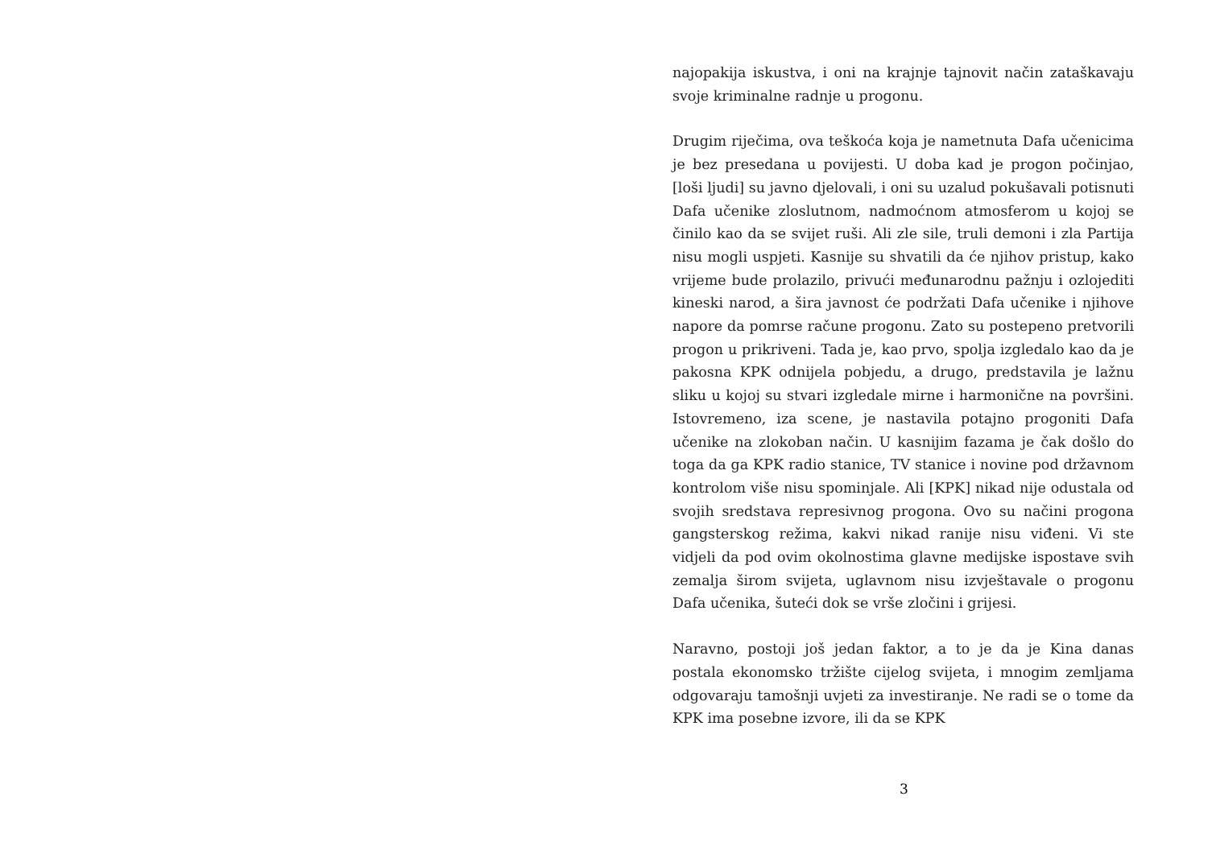najopakija iskustva, i oni na krajnje tajnovit način zataškavaju svoje kriminalne radnje u progonu.
Drugim riječima, ova teškoća koja je nametnuta Dafa učenicima je bez presedana u povijesti. U doba kad je progon počinjao, [loši ljudi] su javno djelovali, i oni su uzalud pokušavali potisnuti Dafa učenike zloslutnom, nadmoćnom atmosferom u kojoj se činilo kao da se svijet ruši. Ali zle sile, truli demoni i zla Partija nisu mogli uspjeti. Kasnije su shvatili da će njihov pristup, kako vrijeme bude prolazilo, privući međunarodnu pažnju i ozlojediti kineski narod, a šira javnost će podržati Dafa učenike i njihove napore da pomrse račune progonu. Zato su postepeno pretvorili progon u prikriveni. Tada je, kao prvo, spolja izgledalo kao da je pakosna KPK odnijela pobjedu, a drugo, predstavila je lažnu sliku u kojoj su stvari izgledale mirne i harmonične na površini. Istovremeno, iza scene, je nastavila potajno progoniti Dafa učenike na zlokoban način. U kasnijim fazama je čak došlo do toga da ga KPK radio stanice, TV stanice i novine pod državnom kontrolom više nisu spominjale. Ali [KPK] nikad nije odustala od svojih sredstava represivnog progona. Ovo su načini progona gangsterskog režima, kakvi nikad ranije nisu viđeni. Vi ste vidjeli da pod ovim okolnostima glavne medijske ispostave svih zemalja širom svijeta, uglavnom nisu izvještavale o progonu Dafa učenika, šuteći dok se vrše zločini i grijesi.
Naravno, postoji još jedan faktor, a to je da je Kina danas postala ekonomsko tržište cijelog svijeta, i mnogim zemljama odgovaraju tamošnji uvjeti za investiranje. Ne radi se o tome da KPK ima posebne izvore, ili da se KPK
3